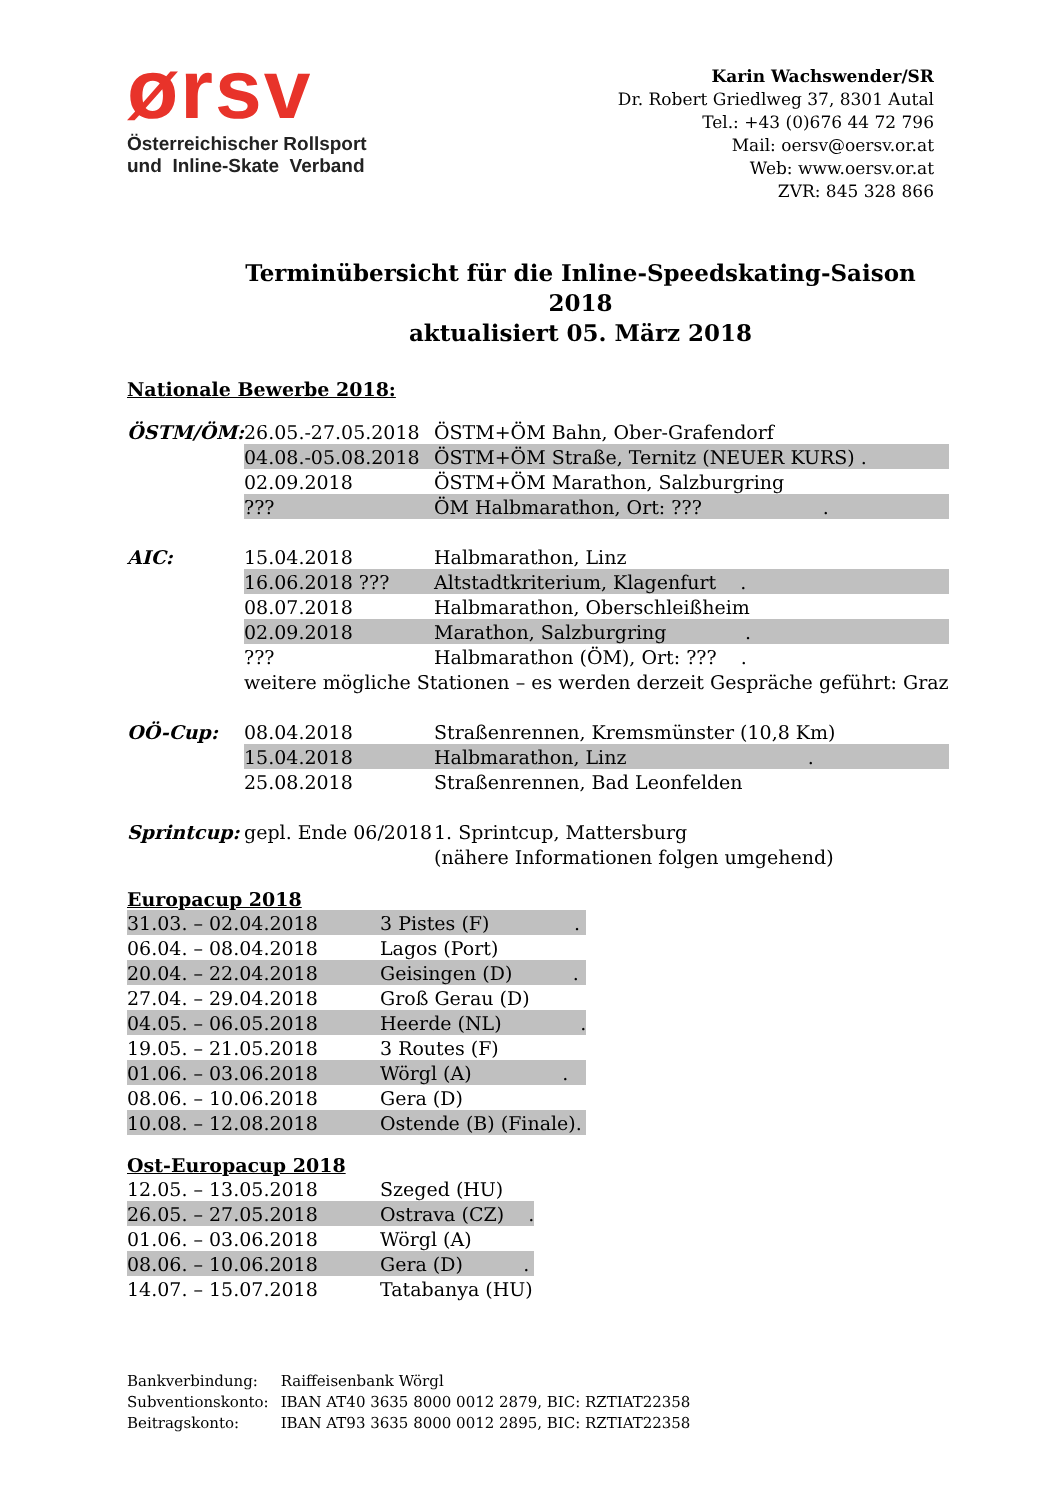ørsv
Österreichischer Rollsport
und Inline-Skate Verband
Karin Wachswender/SR
Dr. Robert Griedlweg 37, 8301 Autal
Tel.: +43 (0)676 44 72 796
Mail: oersv@oersv.or.at
Web: www.oersv.or.at
ZVR: 845 328 866
Terminübersicht für die Inline-Speedskating-Saison 2018
aktualisiert 05. März 2018
Nationale Bewerbe 2018:
| ÖSTM/ÖM: | 26.05.-27.05.2018 | ÖSTM+ÖM Bahn, Ober-Grafendorf |
| | 04.08.-05.08.2018 | ÖSTM+ÖM Straße, Ternitz (NEUER KURS) . |
| | 02.09.2018 | ÖSTM+ÖM Marathon, Salzburgring |
| | ??? | ÖM Halbmarathon, Ort: ??? . |
| AIC: | 15.04.2018 | Halbmarathon, Linz |
| | 16.06.2018 ??? | Altstadtkriterium, Klagenfurt . |
| | 08.07.2018 | Halbmarathon, Oberschleißheim |
| | 02.09.2018 | Marathon, Salzburgring . |
| | ??? | Halbmarathon (ÖM), Ort: ??? . |
| | weitere mögliche Stationen – es werden derzeit Gespräche geführt: Graz | |
| OÖ-Cup: | 08.04.2018 | Straßenrennen, Kremsmünster (10,8 Km) |
| | 15.04.2018 | Halbmarathon, Linz . |
| | 25.08.2018 | Straßenrennen, Bad Leonfelden |
| Sprintcup: | gepl. Ende 06/2018 | 1. Sprintcup, Mattersburg |
| | | (nähere Informationen folgen umgehend) |
Europacup 2018
| 31.03. – 02.04.2018 | 3 Pistes (F) . |
| 06.04. – 08.04.2018 | Lagos (Port) |
| 20.04. – 22.04.2018 | Geisingen (D) . |
| 27.04. – 29.04.2018 | Groß Gerau (D) |
| 04.05. – 06.05.2018 | Heerde (NL) . |
| 19.05. – 21.05.2018 | 3 Routes (F) |
| 01.06. – 03.06.2018 | Wörgl (A) . |
| 08.06. – 10.06.2018 | Gera (D) |
| 10.08. – 12.08.2018 | Ostende (B) (Finale). |
Ost-Europacup 2018
| 12.05. – 13.05.2018 | Szeged (HU) |
| 26.05. – 27.05.2018 | Ostrava (CZ) . |
| 01.06. – 03.06.2018 | Wörgl (A) |
| 08.06. – 10.06.2018 | Gera (D) . |
| 14.07. – 15.07.2018 | Tatabanya (HU) |
| Bankverbindung: | Raiffeisenbank Wörgl |
| Subventionskonto: | IBAN AT40 3635 8000 0012 2879, BIC: RZTIAT22358 |
| Beitragskonto: | IBAN AT93 3635 8000 0012 2895, BIC: RZTIAT22358 |